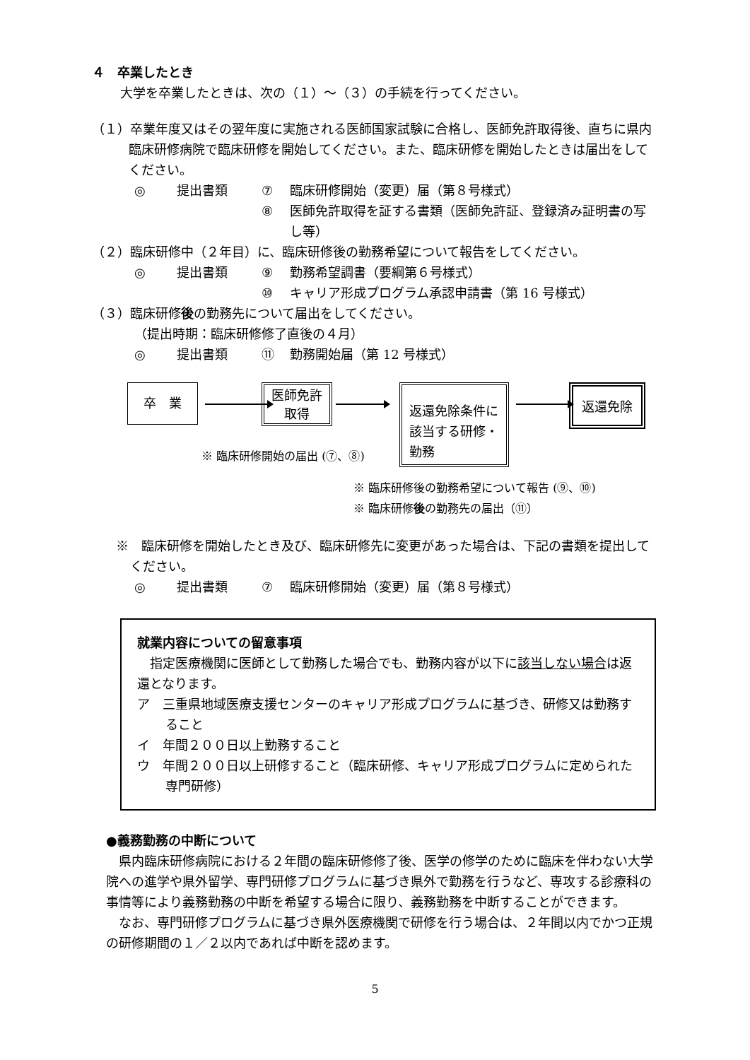４　卒業したとき
大学を卒業したときは、次の（１）～（３）の手続を行ってください。
（１）卒業年度又はその翌年度に実施される医師国家試験に合格し、医師免許取得後、直ちに県内臨床研修病院で臨床研修を開始してください。また、臨床研修を開始したときは届出をしてください。
◎ 提出書類 ⑦ 臨床研修開始（変更）届（第８号様式）
⑧ 医師免許取得を証する書類（医師免許証、登録済み証明書の写し等）
（２）臨床研修中（２年目）に、臨床研修後の勤務希望について報告をしてください。
◎ 提出書類 ⑨ 勤務希望調書（要綱第６号様式）
⑩ キャリア形成プログラム承認申請書（第 16 号様式）
（３）臨床研修後の勤務先について届出をしてください。
（提出時期：臨床研修修了直後の４月）
◎ 提出書類 ⑪ 勤務開始届（第 12 号様式）
卒　業
医師免許
取得
返還免除条件に該当する研修・勤務
返還免除
※ 臨床研修開始の届出 (⑦、⑧)
※ 臨床研修後の勤務希望について報告 (⑨、⑩)
※ 臨床研修後の勤務先の届出（⑪）
※　臨床研修を開始したとき及び、臨床研修先に変更があった場合は、下記の書類を提出してください。
◎ 提出書類 ⑦ 臨床研修開始（変更）届（第８号様式）
就業内容についての留意事項
　指定医療機関に医師として勤務した場合でも、勤務内容が以下に該当しない場合は返還となります。
ア　三重県地域医療支援センターのキャリア形成プログラムに基づき、研修又は勤務すること
イ　年間２００日以上勤務すること
ウ　年間２００日以上研修すること（臨床研修、キャリア形成プログラムに定められた専門研修）
●義務勤務の中断について
　県内臨床研修病院における２年間の臨床研修修了後、医学の修学のために臨床を伴わない大学院への進学や県外留学、専門研修プログラムに基づき県外で勤務を行うなど、専攻する診療科の事情等により義務勤務の中断を希望する場合に限り、義務勤務を中断することができます。
　なお、専門研修プログラムに基づき県外医療機関で研修を行う場合は、２年間以内でかつ正規の研修期間の１／２以内であれば中断を認めます。
5